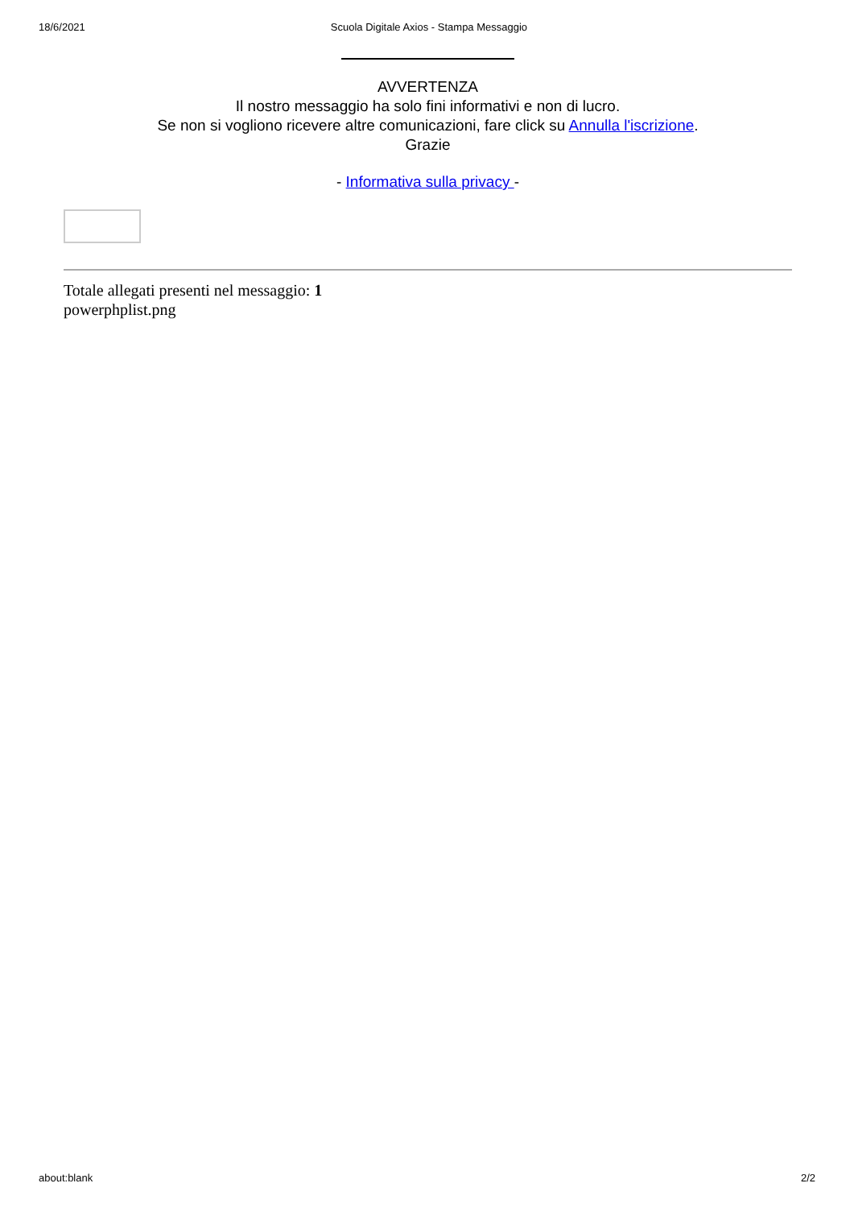18/6/2021 Scuola Digitale Axios - Stampa Messaggio
AVVERTENZA
Il nostro messaggio ha solo fini informativi e non di lucro.
Se non si vogliono ricevere altre comunicazioni, fare click su Annulla l'iscrizione.
Grazie
- Informativa sulla privacy -
Totale allegati presenti nel messaggio: 1
powerphplist.png
about:blank 2/2